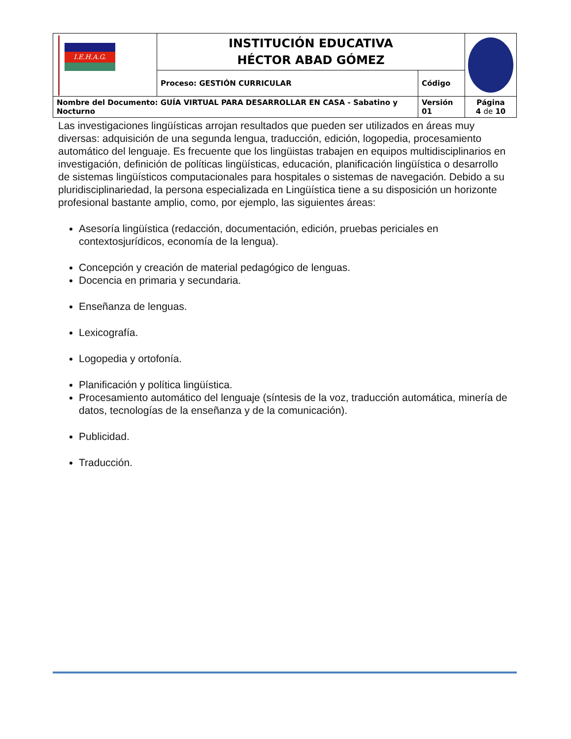| I.E.H.A.G. | INSTITUCIÓN EDUCATIVA HÉCTOR ABAD GÓMEZ | | |
| | Proceso: GESTIÓN CURRICULAR | Código | |
| Nombre del Documento: GUÍA VIRTUAL PARA DESARROLLAR EN CASA - Sabatino y Nocturno | | Versión 01 | Página 4 de 10 |
Las investigaciones lingüísticas arrojan resultados que pueden ser utilizados en áreas muy diversas: adquisición de una segunda lengua, traducción, edición, logopedia, procesamiento automático del lenguaje. Es frecuente que los lingüistas trabajen en equipos multidisciplinarios en investigación, definición de políticas lingüísticas, educación, planificación lingüística o desarrollo de sistemas lingüísticos computacionales para hospitales o sistemas de navegación. Debido a su pluridisciplinariedad, la persona especializada en Lingüística tiene a su disposición un horizonte profesional bastante amplio, como, por ejemplo, las siguientes áreas:
Asesoría lingüística (redacción, documentación, edición, pruebas periciales en contextosjurídicos, economía de la lengua).
Concepción y creación de material pedagógico de lenguas.
Docencia en primaria y secundaria.
Enseñanza de lenguas.
Lexicografía.
Logopedia y ortofonía.
Planificación y política lingüística.
Procesamiento automático del lenguaje (síntesis de la voz, traducción automática, minería de datos, tecnologías de la enseñanza y de la comunicación).
Publicidad.
Traducción.